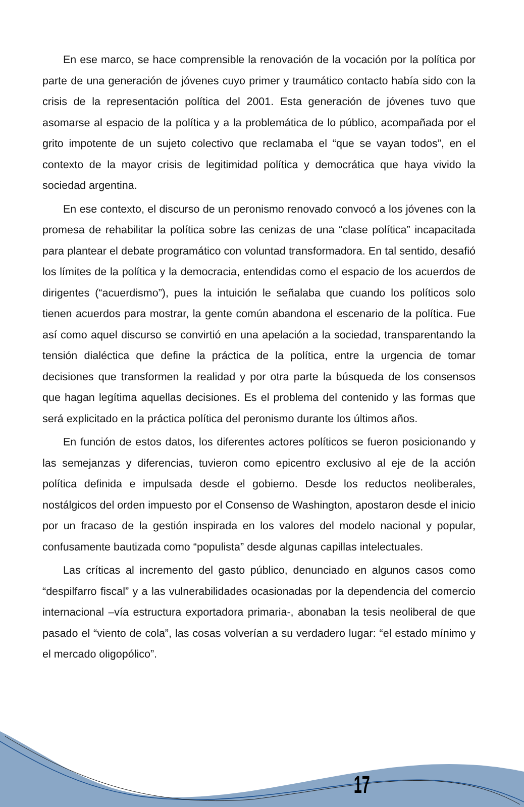En ese marco, se hace comprensible la renovación de la vocación por la política por parte de una generación de jóvenes cuyo primer y traumático contacto había sido con la crisis de la representación política del 2001. Esta generación de jóvenes tuvo que asomarse al espacio de la política y a la problemática de lo público, acompañada por el grito impotente de un sujeto colectivo que reclamaba el “que se vayan todos”, en el contexto de la mayor crisis de legitimidad política y democrática que haya vivido la sociedad argentina.
En ese contexto, el discurso de un peronismo renovado convocó a los jóvenes con la promesa de rehabilitar la política sobre las cenizas de una “clase política” incapacitada para plantear el debate programático con voluntad transformadora. En tal sentido, desafió los límites de la política y la democracia, entendidas como el espacio de los acuerdos de dirigentes (“acuerdismo”), pues la intuición le señalaba que cuando los políticos solo tienen acuerdos para mostrar, la gente común abandona el escenario de la política. Fue así como aquel discurso se convirtió en una apelación a la sociedad, transparentando la tensión dialéctica que define la práctica de la política, entre la urgencia de tomar decisiones que transformen la realidad y por otra parte la búsqueda de los consensos que hagan legítima aquellas decisiones. Es el problema del contenido y las formas que será explicitado en la práctica política del peronismo durante los últimos años.
En función de estos datos, los diferentes actores políticos se fueron posicionando y las semejanzas y diferencias, tuvieron como epicentro exclusivo al eje de la acción política definida e impulsada desde el gobierno. Desde los reductos neoliberales, nostálgicos del orden impuesto por el Consenso de Washington, apostaron desde el inicio por un fracaso de la gestión inspirada en los valores del modelo nacional y popular, confusamente bautizada como “populista” desde algunas capillas intelectuales.
Las críticas al incremento del gasto público, denunciado en algunos casos como “despilfarro fiscal” y a las vulnerabilidades ocasionadas por la dependencia del comercio internacional –vía estructura exportadora primaria-, abonaban la tesis neoliberal de que pasado el “viento de cola”, las cosas volverían a su verdadero lugar: “el estado mínimo y el mercado oligopólico”.
17